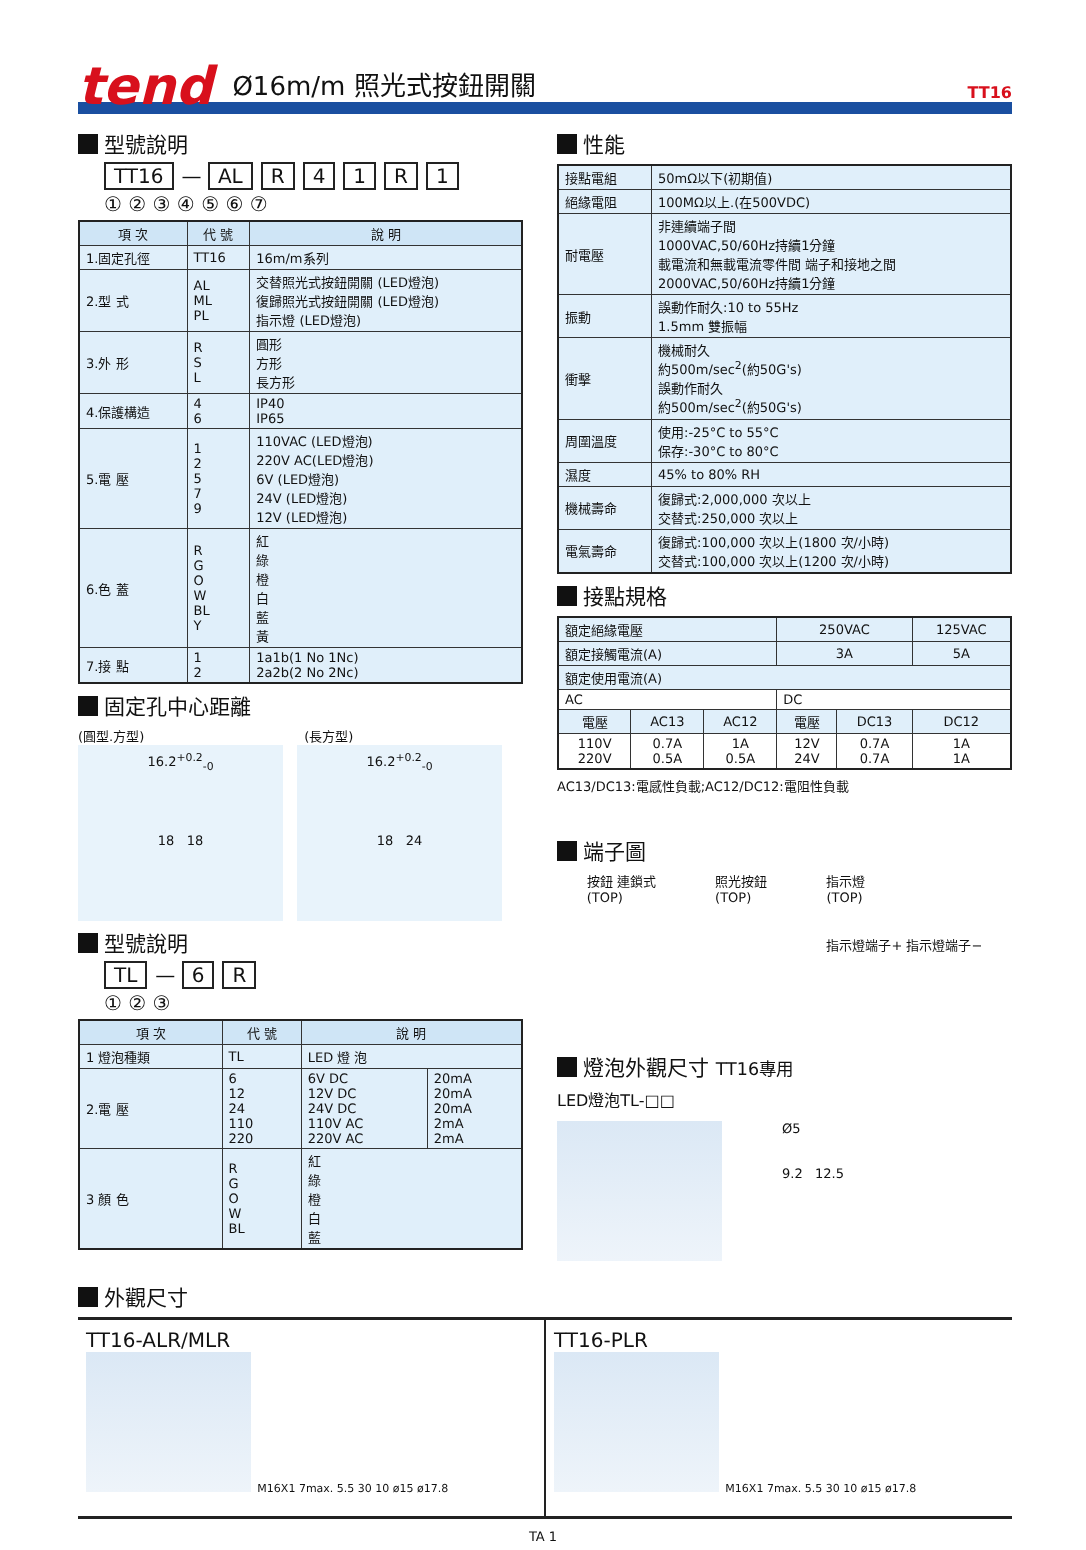tend Ø16m/m 照光式按鈕開關 TT16
型號說明
TT16 — AL R 41 R 1
① ② ③ ④ ⑤ ⑥ ⑦
| 項 次 | 代 號 | 說 明 |
| --- | --- | --- |
| 1.固定孔徑 | TT16 | 16m/m系列 |
| 2.型 式 | AL ML PL | 交替照光式按鈕開關 (LED燈泡) 復歸照光式按鈕開關 (LED燈泡) 指示燈 (LED燈泡) |
| 3.外 形 | R S L | 圓形 方形 長方形 |
| 4.保護構造 | 4 6 | IP40 IP65 |
| 5.電 壓 | 1 2 5 7 9 | 110VAC (LED燈泡) 220V AC(LED燈泡) 6V (LED燈泡) 24V (LED燈泡) 12V (LED燈泡) |
| 6.色 蓋 | R G O W BL Y | 紅 綠 橙 白 藍 黃 |
| 7.接 點 | 1 2 | 1a1b(1 No 1Nc) 2a2b(2 No 2Nc) |
固定孔中心距離
(圓型.方型) (長方型)
16.2<sup>+0.2</sup><sub>-0</sub>
18 18
16.2<sup>+0.2</sup><sub>-0</sub>
18 24
型號說明
TL — 6 R
① ② ③
| 項 次 | 代 號 | 說 明 | |
| --- | --- | --- | --- |
| 1 燈泡種類 | TL | LED 燈 泡 | |
| 2.電 壓 | 6 12 24 110 220 | 6V DC 12V DC 24V DC 110V AC 220V AC | 20mA 20mA 20mA 2mA 2mA |
| 3 顏 色 | R G O W BL | 紅 綠 橙 白 藍 | |
性能
| 接點電組 | 50mΩ以下(初期值) |
| 絕緣電阻 | 100MΩ以上.(在500VDC) |
| 耐電壓 | 非連續端子間 1000VAC,50/60Hz持續1分鐘 載電流和無載電流零件間 端子和接地之間 2000VAC,50/60Hz持續1分鐘 |
| 振動 | 誤動作耐久:10 to 55Hz 1.5mm 雙振幅 |
| 衝擊 | 機械耐久 約500m/sec<sup>2</sup>(約50G's) 誤動作耐久 約500m/sec<sup>2</sup>(約50G's) |
| 周圍溫度 | 使用:-25°C to 55°C 保存:-30°C to 80°C |
| 濕度 | 45% to 80% RH |
| 機械壽命 | 復歸式:2,000,000 次以上 交替式:250,000 次以上 |
| 電氣壽命 | 復歸式:100,000 次以上(1800 次/小時) 交替式:100,000 次以上(1200 次/小時) |
接點規格
| 額定絕緣電壓 | | | 250VAC | | 125VAC |
| 額定接觸電流(A) | | | 3A | | 5A |
| 額定使用電流(A) | | | | | |
| AC | | | DC | | |
| 電壓 | AC13 | AC12 | 電壓 | DC13 | DC12 |
| 110V 220V | 0.7A 0.5A | 1A 0.5A | 12V 24V | 0.7A 0.7A | 1A 1A |
AC13/DC13:電感性負載;AC12/DC12:電阻性負載
端子圖
按鈕 連鎖式
(TOP) 照光按鈕
(TOP) 指示燈
(TOP)
指示燈端子+ 指示燈端子−
燈泡外觀尺寸 TT16專用
LED燈泡TL-□□
Ø5
9.2 12.5
外觀尺寸
TT16-ALR/MLR
M16X1 7max. 5.5 30 10 ø15 ø17.8
TT16-PLR
M16X1 7max. 5.5 30 10 ø15 ø17.8
TA 1